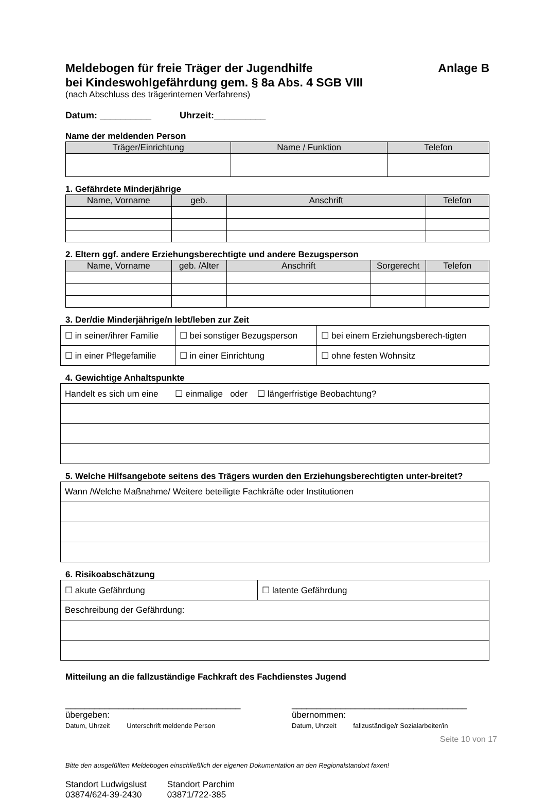Meldebogen für freie Träger der Jugendhilfe
bei Kindeswohlgefährdung gem. § 8a Abs. 4 SGB VIII Anlage B
(nach Abschluss des trägerinternen Verfahrens)
Datum: __________ Uhrzeit:__________
Name der meldenden Person
| Träger/Einrichtung | Name / Funktion | Telefon |
| --- | --- | --- |
1. Gefährdete Minderjährige
| Name, Vorname | geb. | Anschrift | Telefon |
| --- | --- | --- | --- |
2. Eltern ggf. andere Erziehungsberechtigte und andere Bezugsperson
| Name, Vorname | geb. /Alter | Anschrift | Sorgerecht | Telefon |
| --- | --- | --- | --- | --- |
3. Der/die Minderjährige/n lebt/leben zur Zeit
| ☐ in seiner/ihrer Familie | ☐ bei sonstiger Bezugsperson | ☐ bei einem Erziehungsberech-tigten |
| ☐ in einer Pflegefamilie | ☐ in einer Einrichtung | ☐ ohne festen Wohnsitz |
4. Gewichtige Anhaltspunkte
| Handelt es sich um eine ☐ einmalige oder ☐ längerfristige Beobachtung? |
5. Welche Hilfsangebote seitens des Trägers wurden den Erziehungsberechtigten unter-breitet?
| Wann /Welche Maßnahme/ Weitere beteiligte Fachkräfte oder Institutionen |
6. Risikoabschätzung
| ☐ akute Gefährdung | ☐ latente Gefährdung |
| Beschreibung der Gefährdung: | |
Mitteilung an die fallzuständige Fachkraft des Fachdienstes Jugend
____________________________________
übergeben:
Datum, Uhrzeit Unterschrift meldende Person
____________________________________
übernommen:
Datum, Uhrzeit fallzuständige/r Sozialarbeiter/in
Bitte den ausgefüllten Meldebogen einschließlich der eigenen Dokumentation an den Regionalstandort faxen!
Standort Ludwigslust
03874/624-39-2430
Standort Parchim
03871/722-385
Seite 10 von 17